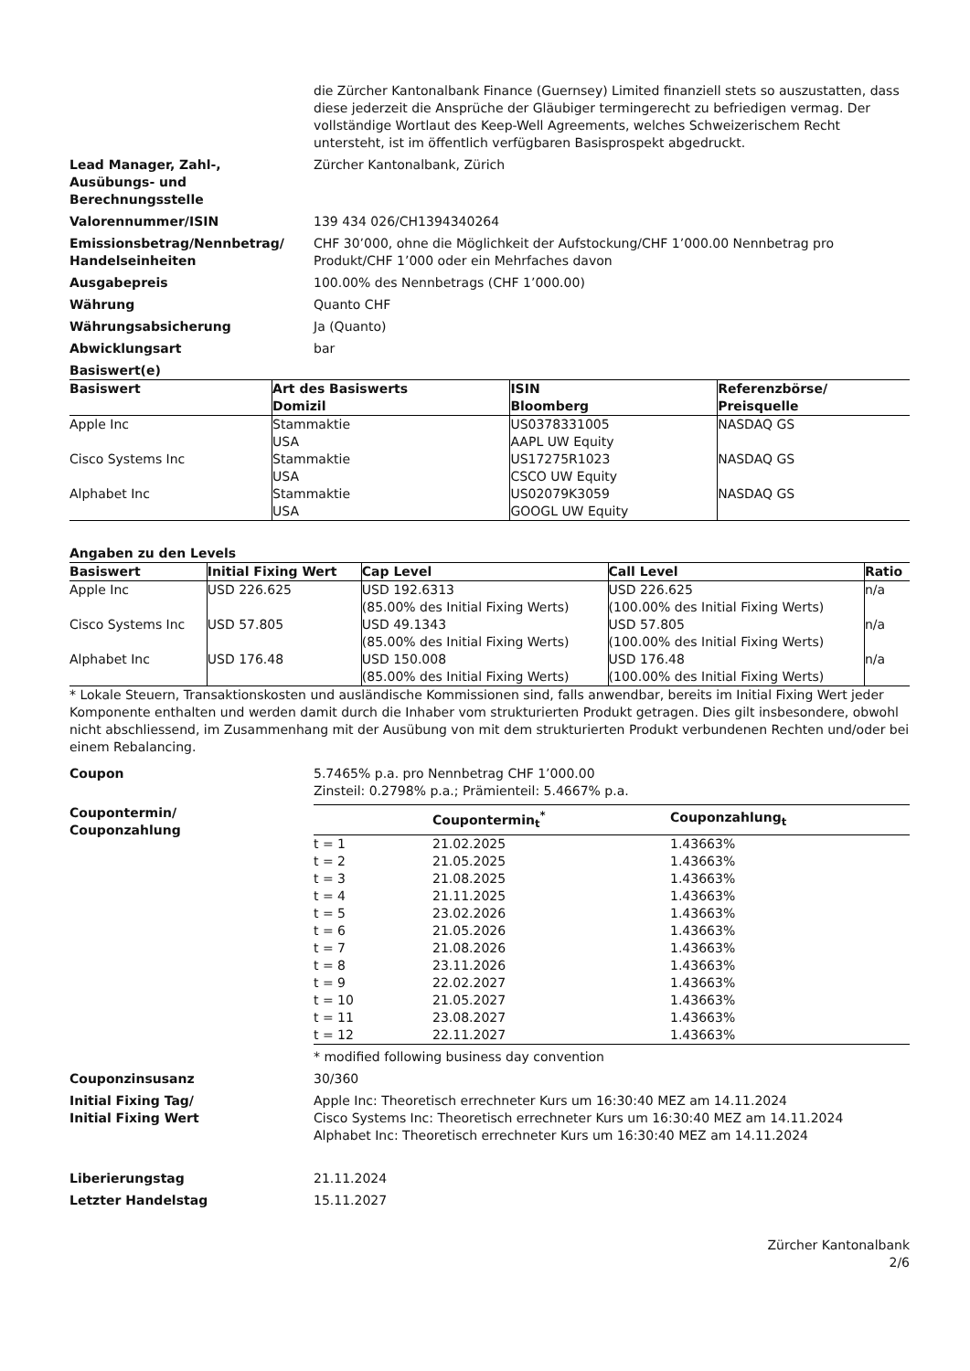die Zürcher Kantonalbank Finance (Guernsey) Limited finanziell stets so auszustatten, dass diese jederzeit die Ansprüche der Gläubiger termingerecht zu befriedigen vermag. Der vollständige Wortlaut des Keep-Well Agreements, welches Schweizerischem Recht untersteht, ist im öffentlich verfügbaren Basisprospekt abgedruckt.
Lead Manager, Zahl-,
Ausübungs- und
Berechnungsstelle
Zürcher Kantonalbank, Zürich
Valorennummer/ISIN 139 434 026/CH1394340264
Emissionsbetrag/Nennbetrag/
Handelseinheiten
CHF 30’000, ohne die Möglichkeit der Aufstockung/CHF 1’000.00 Nennbetrag pro Produkt/CHF 1’000 oder ein Mehrfaches davon
Ausgabepreis 100.00% des Nennbetrags (CHF 1’000.00)
Währung Quanto CHF
Währungsabsicherung Ja (Quanto)
Abwicklungsart bar
Basiswert(e)
| Basiswert | Art des Basiswerts Domizil | ISIN Bloomberg | Referenzbörse/ Preisquelle |
| --- | --- | --- | --- |
| Apple Inc | Stammaktie USA | US0378331005 AAPL UW Equity | NASDAQ GS |
| Cisco Systems Inc | Stammaktie USA | US17275R1023 CSCO UW Equity | NASDAQ GS |
| Alphabet Inc | Stammaktie USA | US02079K3059 GOOGL UW Equity | NASDAQ GS |
Angaben zu den Levels
| Basiswert | Initial Fixing Wert | Cap Level | Call Level | Ratio |
| --- | --- | --- | --- | --- |
| Apple Inc | USD 226.625 | USD 192.6313 (85.00% des Initial Fixing Werts) | USD 226.625 (100.00% des Initial Fixing Werts) | n/a |
| Cisco Systems Inc | USD 57.805 | USD 49.1343 (85.00% des Initial Fixing Werts) | USD 57.805 (100.00% des Initial Fixing Werts) | n/a |
| Alphabet Inc | USD 176.48 | USD 150.008 (85.00% des Initial Fixing Werts) | USD 176.48 (100.00% des Initial Fixing Werts) | n/a |
* Lokale Steuern, Transaktionskosten und ausländische Kommissionen sind, falls anwendbar, bereits im Initial Fixing Wert jeder Komponente enthalten und werden damit durch die Inhaber vom strukturierten Produkt getragen. Dies gilt insbesondere, obwohl nicht abschliessend, im Zusammenhang mit der Ausübung von mit dem strukturierten Produkt verbundenen Rechten und/oder bei einem Rebalancing.
Coupon 5.7465% p.a. pro Nennbetrag CHF 1’000.00
Zinsteil: 0.2798% p.a.; Prämienteil: 5.4667% p.a.
Coupontermin/
Couponzahlung
| | Coupontermin<sub>t</sub><sup>*</sup> | Couponzahlung<sub>t</sub> |
| --- | --- | --- |
| t = 1 | 21.02.2025 | 1.43663% |
| t = 2 | 21.05.2025 | 1.43663% |
| t = 3 | 21.08.2025 | 1.43663% |
| t = 4 | 21.11.2025 | 1.43663% |
| t = 5 | 23.02.2026 | 1.43663% |
| t = 6 | 21.05.2026 | 1.43663% |
| t = 7 | 21.08.2026 | 1.43663% |
| t = 8 | 23.11.2026 | 1.43663% |
| t = 9 | 22.02.2027 | 1.43663% |
| t = 10 | 21.05.2027 | 1.43663% |
| t = 11 | 23.08.2027 | 1.43663% |
| t = 12 | 22.11.2027 | 1.43663% |
* modified following business day convention
Couponzinsusanz 30/360
Initial Fixing Tag/
Initial Fixing Wert
Apple Inc: Theoretisch errechneter Kurs um 16:30:40 MEZ am 14.11.2024
Cisco Systems Inc: Theoretisch errechneter Kurs um 16:30:40 MEZ am 14.11.2024
Alphabet Inc: Theoretisch errechneter Kurs um 16:30:40 MEZ am 14.11.2024
Liberierungstag 21.11.2024
Letzter Handelstag 15.11.2027
Zürcher Kantonalbank
2/6